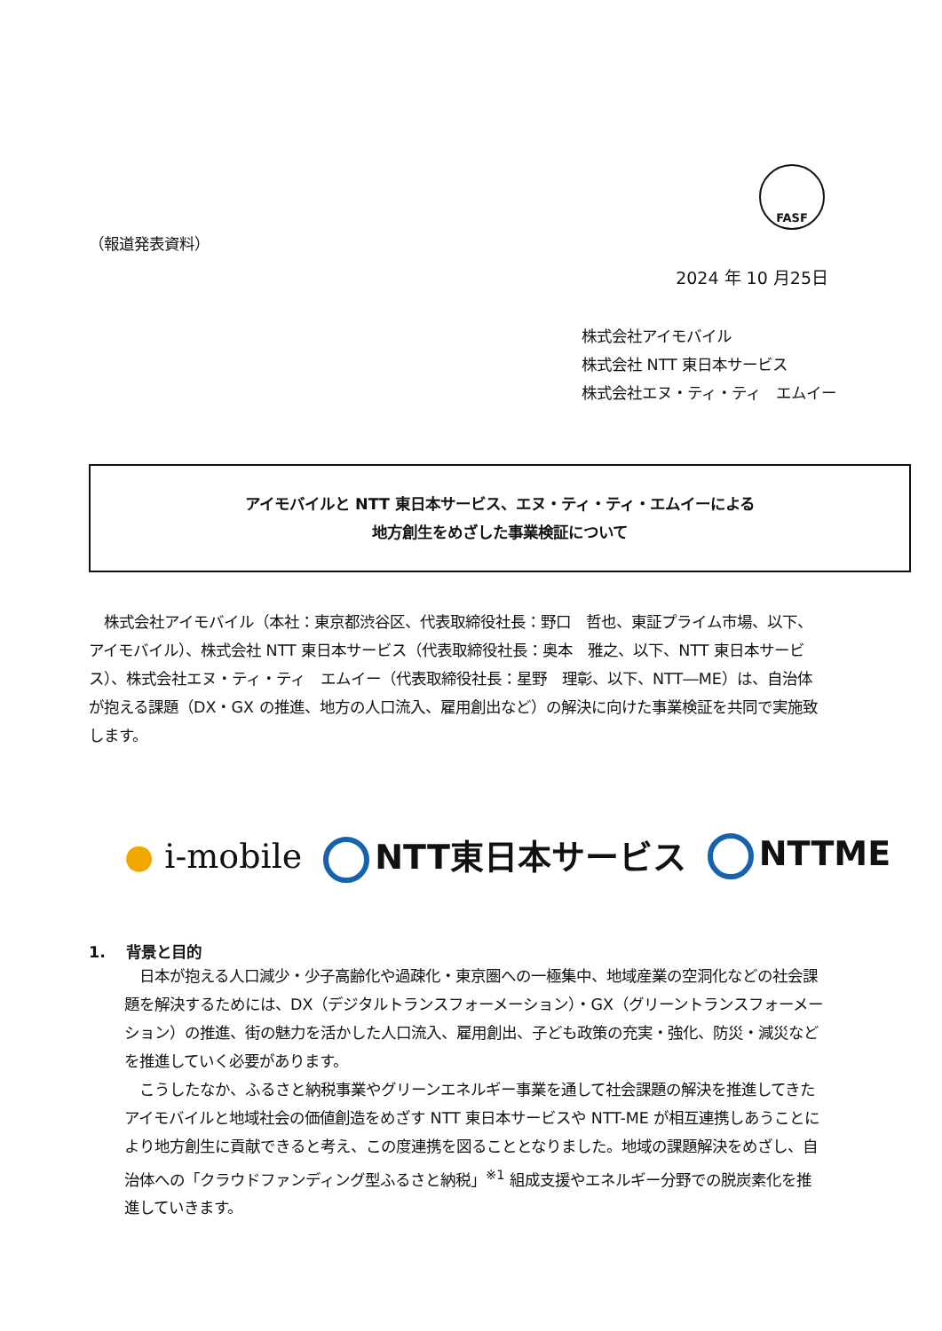FASF
（報道発表資料）
2024 年 10 月25日
株式会社アイモバイル
株式会社 NTT 東日本サービス
株式会社エヌ・ティ・ティ　エムイー
アイモバイルと NTT 東日本サービス、エヌ・ティ・ティ・エムイーによる
地方創生をめざした事業検証について
　株式会社アイモバイル（本社：東京都渋谷区、代表取締役社長：野口　哲也、東証プライム市場、以下、アイモバイル）、株式会社 NTT 東日本サービス（代表取締役社長：奥本　雅之、以下、NTT 東日本サービス）、株式会社エヌ・ティ・ティ　エムイー（代表取締役社長：星野　理彰、以下、NTT―ME）は、自治体が抱える課題（DX・GX の推進、地方の人口流入、雇用創出など）の解決に向けた事業検証を共同で実施致します。
● i-mobile NTT東日本サービス NTTME
1.　 背景と目的
　日本が抱える人口減少・少子高齢化や過疎化・東京圏への一極集中、地域産業の空洞化などの社会課題を解決するためには、DX（デジタルトランスフォーメーション）・GX（グリーントランスフォーメーション）の推進、街の魅力を活かした人口流入、雇用創出、子ども政策の充実・強化、防災・減災などを推進していく必要があります。
　こうしたなか、ふるさと納税事業やグリーンエネルギー事業を通して社会課題の解決を推進してきたアイモバイルと地域社会の価値創造をめざす NTT 東日本サービスや NTT-ME が相互連携しあうことにより地方創生に貢献できると考え、この度連携を図ることとなりました。地域の課題解決をめざし、自治体への「クラウドファンディング型ふるさと納税」<sup>※1</sup> 組成支援やエネルギー分野での脱炭素化を推進していきます。